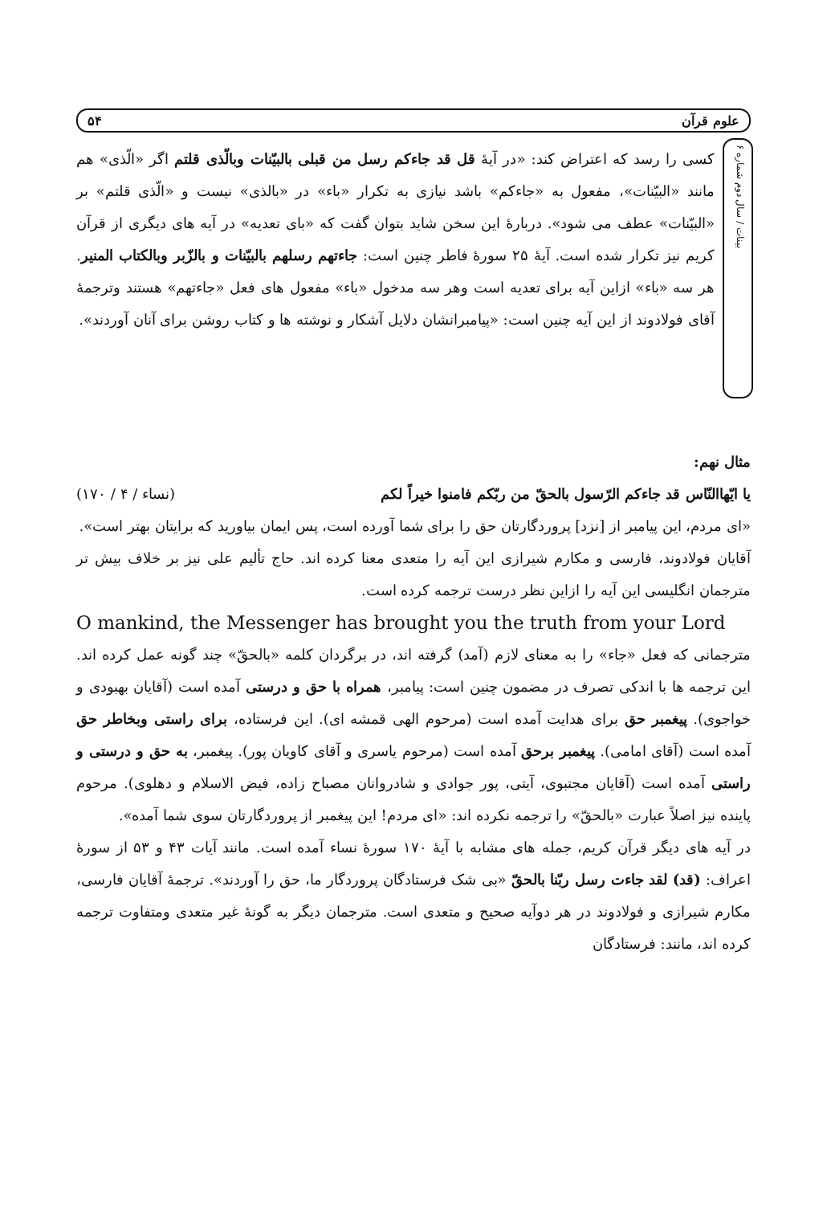علوم قرآن ۵۴
بینات / سال دوم شماره ۶
کسی را رسد که اعتراض کند: «در آیهٔ قل قد جاءکم رسل من قبلی بالبیّنات وبالّذی قلتم اگر «الّذی» هم مانند «البیّنات»، مفعول به «جاءکم» باشد نیازی به تکرار «باء» در «بالذی» نیست و «الّذی قلتم» بر «البیّنات» عطف می شود». دربارهٔ این سخن شاید بتوان گفت که «بای تعدیه» در آیه های دیگری از قرآن کریم نیز تکرار شده است. آیهٔ ۲۵ سورهٔ فاطر چنین است: جاءتهم رسلهم بالبیّنات و بالزّبر وبالکتاب المنیر. هر سه «باء» ازاین آیه برای تعدیه است وهر سه مدخول «باء» مفعول های فعل «جاءتهم» هستند وترجمهٔ آقای فولادوند از این آیه چنین است: «پیامبرانشان دلایل آشکار و نوشته ها و کتاب روشن برای آنان آوردند».
مثال نهم:
یا ایّهاالنّاس قد جاءکم الرّسول بالحقّ من ربّکم فامنوا خیراً لکم (نساء / ۴ / ۱۷۰)
«ای مردم، این پیامبر از [نزد] پروردگارتان حق را برای شما آورده است، پس ایمان بیاورید که برایتان بهتر است».
آقایان فولادوند، فارسی و مکارم شیرازی این آیه را متعدی معنا کرده اند. حاج تألیم علی نیز بر خلاف بیش تر مترجمان انگلیسی این آیه را ازاین نظر درست ترجمه کرده است.
O mankind, the Messenger has brought you the truth from your Lord
مترجمانی که فعل «جاء» را به معنای لازم (آمد) گرفته اند، در برگردان کلمه «بالحقّ» چند گونه عمل کرده اند. این ترجمه ها با اندکی تصرف در مضمون چنین است: پیامبر، همراه با حق و درستی آمده است (آقایان بهبودی و خواجوی). پیغمبر حق برای هدایت آمده است (مرحوم الهی قمشه ای). این فرستاده، برای راستی وبخاطر حق آمده است (آقای امامی). پیغمبر برحق آمده است (مرحوم یاسری و آقای کاویان پور). پیغمبر، به حق و درستی و راستی آمده است (آقایان مجتبوی، آیتی، پور جوادی و شادروانان مصباح زاده، فیض الاسلام و دهلوی). مرحوم پاینده نیز اصلاً عبارت «بالحقّ» را ترجمه نکرده اند: «ای مردم! این پیغمبر از پروردگارتان سوی شما آمده».
در آیه های دیگر قرآن کریم، جمله های مشابه با آیهٔ ۱۷۰ سورهٔ نساء آمده است. مانند آیات ۴۳ و ۵۳ از سورهٔ اعراف: (قد) لقد جاءت رسل ربّنا بالحقّ «بی شک فرستادگان پروردگار ما، حق را آوردند». ترجمهٔ آقایان فارسی، مکارم شیرازی و فولادوند در هر دوآیه صحیح و متعدی است. مترجمان دیگر به گونهٔ غیر متعدی ومتفاوت ترجمه کرده اند، مانند: فرستادگان